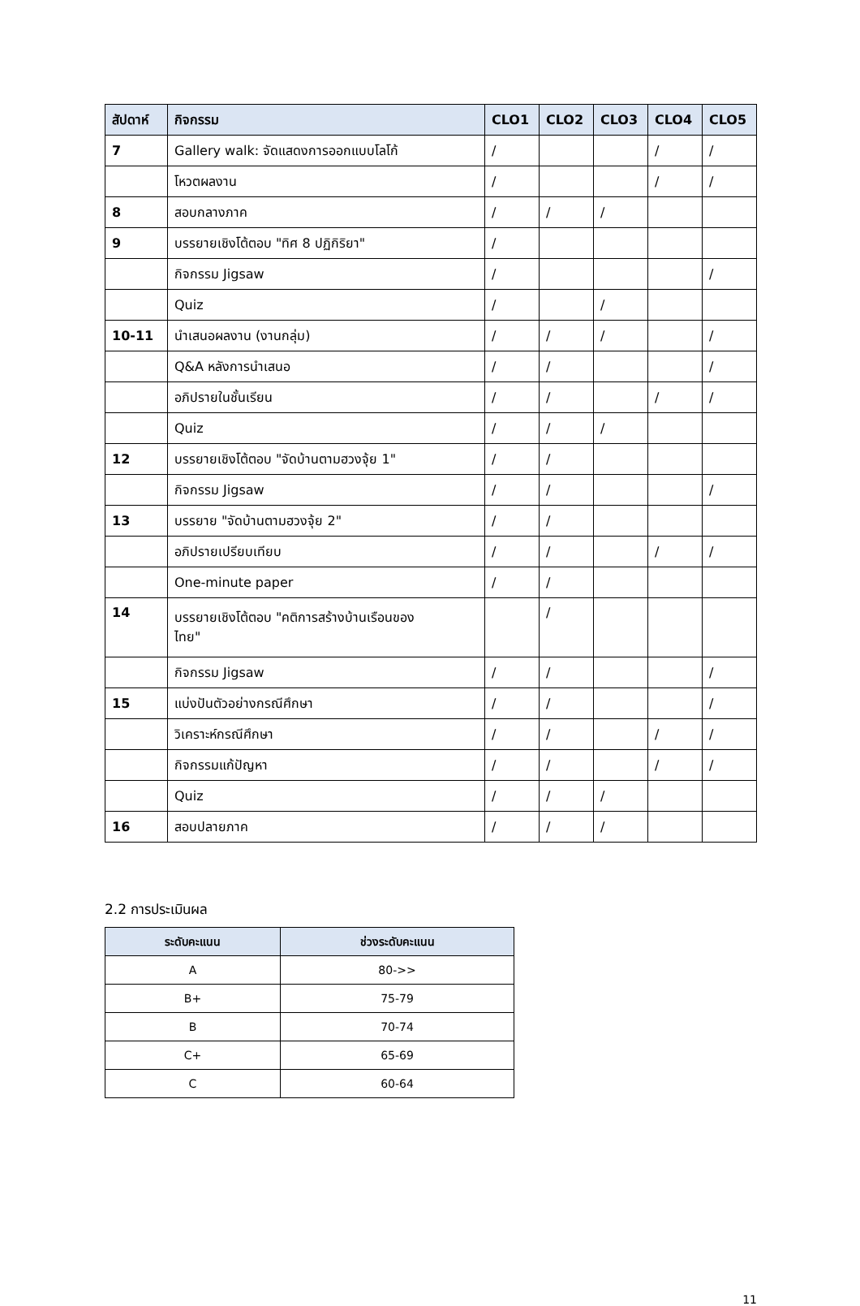| สัปดาห์ | กิจกรรม | CLO1 | CLO2 | CLO3 | CLO4 | CLO5 |
| --- | --- | --- | --- | --- | --- | --- |
| 7 | Gallery walk: จัดแสดงการออกแบบโลโก้ | / | | | / | / |
| | โหวตผลงาน | / | | | / | / |
| 8 | สอบกลางภาค | / | / | / | | |
| 9 | บรรยายเชิงโต้ตอบ "ทิศ 8 ปฏิกิริยา" | / | | | | |
| | กิจกรรม Jigsaw | / | | | | / |
| | Quiz | / | | / | | |
| 10-11 | นำเสนอผลงาน (งานกลุ่ม) | / | / | / | | / |
| | Q&A หลังการนำเสนอ | / | / | | | / |
| | อภิปรายในชั้นเรียน | / | / | | / | / |
| | Quiz | / | / | / | | |
| 12 | บรรยายเชิงโต้ตอบ "จัดบ้านตามฮวงจุ้ย 1" | / | / | | | |
| | กิจกรรม Jigsaw | / | / | | | / |
| 13 | บรรยาย "จัดบ้านตามฮวงจุ้ย 2" | / | / | | | |
| | อภิปรายเปรียบเทียบ | / | / | | / | / |
| | One-minute paper | / | / | | | |
| 14 | บรรยายเชิงโต้ตอบ "คติการสร้างบ้านเรือนของ ไทย" | | / | | | |
| | กิจกรรม Jigsaw | / | / | | | / |
| 15 | แบ่งปันตัวอย่างกรณีศึกษา | / | / | | | / |
| | วิเคราะห์กรณีศึกษา | / | / | | / | / |
| | กิจกรรมแก้ปัญหา | / | / | | / | / |
| | Quiz | / | / | / | | |
| 16 | สอบปลายภาค | / | / | / | | |
2.2 การประเมินผล
| ระดับคะแนน | ช่วงระดับคะแนน |
| --- | --- |
| A | 80->> |
| B+ | 75-79 |
| B | 70-74 |
| C+ | 65-69 |
| C | 60-64 |
11